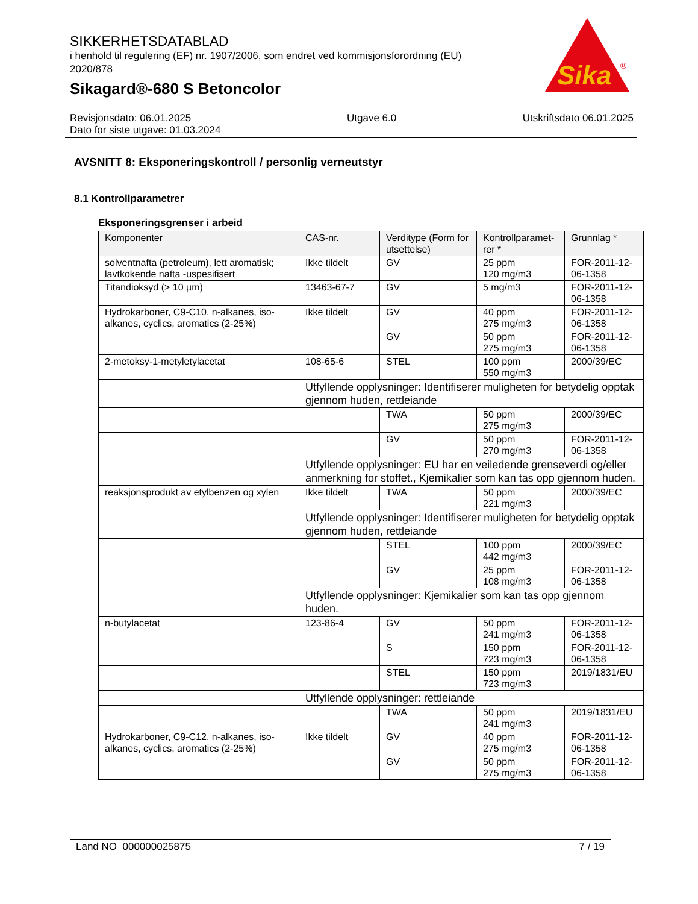SIKKERHETSDATABLAD
i henhold til regulering (EF) nr. 1907/2006, som endret ved kommisjonsforordning (EU) 2020/878
Sikagard®-680 S Betoncolor
Sika
®
Revisjonsdato: 06.01.2025
Dato for siste utgave: 01.03.2024
Utgave 6.0 Utskriftsdato 06.01.2025
AVSNITT 8: Eksponeringskontroll / personlig verneutstyr
8.1 Kontrollparametrer
Eksponeringsgrenser i arbeid
| Komponenter | CAS-nr. | Verditype (Form for utsettelse) | Kontrollparamet-rer * | Grunnlag * |
| --- | --- | --- | --- | --- |
| solventnafta (petroleum), lett aromatisk; lavtkokende nafta -uspesifisert | Ikke tildelt | GV | 25 ppm 120 mg/m3 | FOR-2011-12-06-1358 |
| Titandioksyd (> 10 µm) | 13463-67-7 | GV | 5 mg/m3 | FOR-2011-12-06-1358 |
| Hydrokarboner, C9-C10, n-alkanes, iso-alkanes, cyclics, aromatics (2-25%) | Ikke tildelt | GV | 40 ppm 275 mg/m3 | FOR-2011-12-06-1358 |
| | | GV | 50 ppm 275 mg/m3 | FOR-2011-12-06-1358 |
| 2-metoksy-1-metyletylacetat | 108-65-6 | STEL | 100 ppm 550 mg/m3 | 2000/39/EC |
| | Utfyllende opplysninger: Identifiserer muligheten for betydelig opptak gjennom huden, rettleiande | | | |
| | | TWA | 50 ppm 275 mg/m3 | 2000/39/EC |
| | | GV | 50 ppm 270 mg/m3 | FOR-2011-12-06-1358 |
| | Utfyllende opplysninger: EU har en veiledende grenseverdi og/eller anmerkning for stoffet., Kjemikalier som kan tas opp gjennom huden. | | | |
| reaksjonsprodukt av etylbenzen og xylen | Ikke tildelt | TWA | 50 ppm 221 mg/m3 | 2000/39/EC |
| | Utfyllende opplysninger: Identifiserer muligheten for betydelig opptak gjennom huden, rettleiande | | | |
| | | STEL | 100 ppm 442 mg/m3 | 2000/39/EC |
| | | GV | 25 ppm 108 mg/m3 | FOR-2011-12-06-1358 |
| | Utfyllende opplysninger: Kjemikalier som kan tas opp gjennom huden. | | | |
| n-butylacetat | 123-86-4 | GV | 50 ppm 241 mg/m3 | FOR-2011-12-06-1358 |
| | | S | 150 ppm 723 mg/m3 | FOR-2011-12-06-1358 |
| | | STEL | 150 ppm 723 mg/m3 | 2019/1831/EU |
| | Utfyllende opplysninger: rettleiande | | | |
| | | TWA | 50 ppm 241 mg/m3 | 2019/1831/EU |
| Hydrokarboner, C9-C12, n-alkanes, iso-alkanes, cyclics, aromatics (2-25%) | Ikke tildelt | GV | 40 ppm 275 mg/m3 | FOR-2011-12-06-1358 |
| | | GV | 50 ppm 275 mg/m3 | FOR-2011-12-06-1358 |
Land NO 000000025875 7 / 19